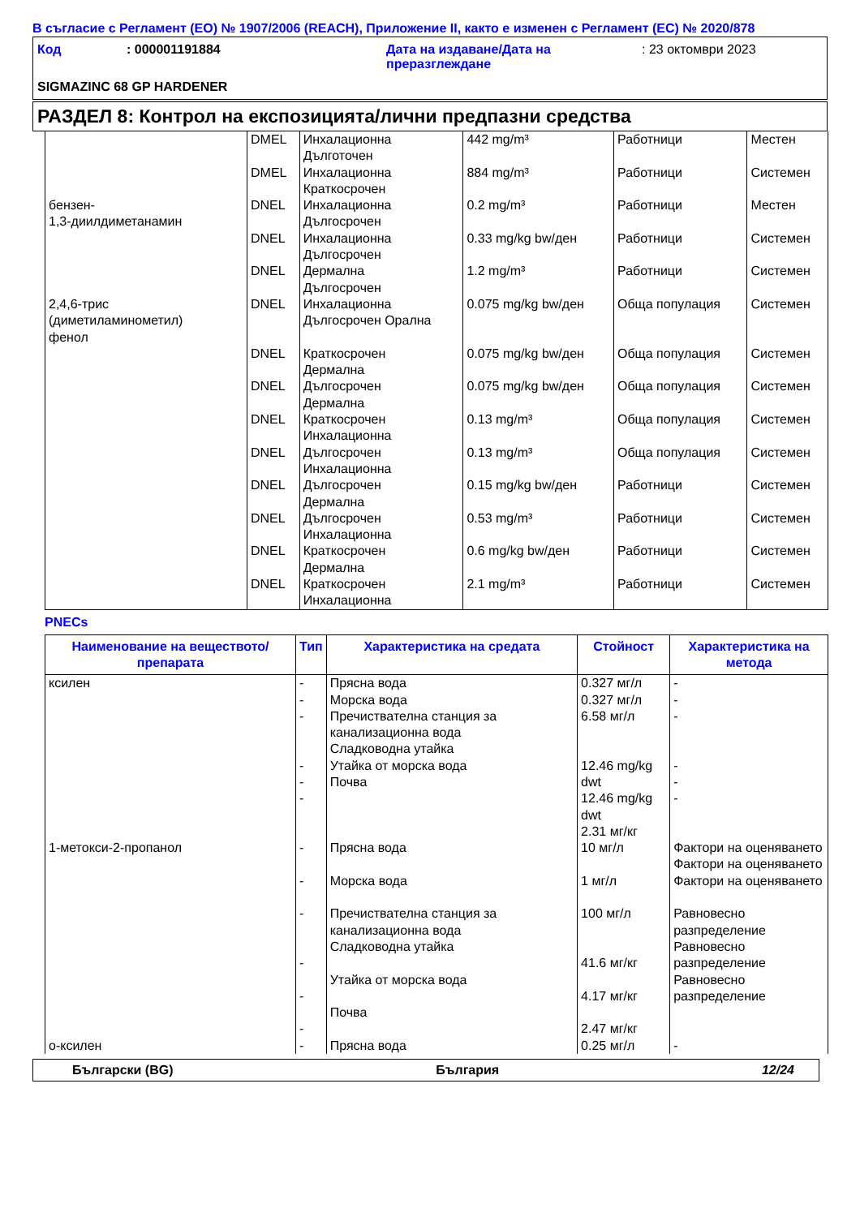В съгласие с Регламент (ЕО) № 1907/2006 (REACH), Приложение II, както е изменен с Регламент (ЕС) № 2020/878
Код
: 000001191884
Дата на издаване/Дата на преразглеждане
: 23 октомври 2023
SIGMAZINC 68 GP HARDENER
РАЗДЕЛ 8: Контрол на експозицията/лични предпазни средства
| | DMEL | Инхалационна Дълготочен | 442 mg/m³ | Работници | Местен |
| | DMEL | Инхалационна Краткосрочен | 884 mg/m³ | Работници | Системен |
| бензен- 1,3-диилдиметанамин | DNEL | Инхалационна Дългосрочен | 0.2 mg/m³ | Работници | Местен |
| | DNEL | Инхалационна Дългосрочен | 0.33 mg/kg bw/ден | Работници | Системен |
| | DNEL | Дермална Дългосрочен | 1.2 mg/m³ | Работници | Системен |
| 2,4,6-трис (диметиламинометил) фенол | DNEL | Инхалационна Дългосрочен Орална | 0.075 mg/kg bw/ден | Обща популация | Системен |
| | DNEL | Краткосрочен Дермална | 0.075 mg/kg bw/ден | Обща популация | Системен |
| | DNEL | Дългосрочен Дермална | 0.075 mg/kg bw/ден | Обща популация | Системен |
| | DNEL | Краткосрочен Инхалационна | 0.13 mg/m³ | Обща популация | Системен |
| | DNEL | Дългосрочен Инхалационна | 0.13 mg/m³ | Обща популация | Системен |
| | DNEL | Дългосрочен Дермална | 0.15 mg/kg bw/ден | Работници | Системен |
| | DNEL | Дългосрочен Инхалационна | 0.53 mg/m³ | Работници | Системен |
| | DNEL | Краткосрочен Дермална | 0.6 mg/kg bw/ден | Работници | Системен |
| | DNEL | Краткосрочен Инхалационна | 2.1 mg/m³ | Работници | Системен |
PNECs
| Наименование на веществото/ препарата | Тип | Характеристика на средата | Стойност | Характеристика на метода |
| --- | --- | --- | --- | --- |
| ксилен | - - - - - - | Прясна вода Морска вода Пречиствателна станция за канализационна вода Сладководна утайка Утайка от морска вода Почва | 0.327 мг/л 0.327 мг/л 6.58 мг/л 12.46 mg/kg dwt 12.46 mg/kg dwt 2.31 мг/кг | - - - - - - |
| 1-метокси-2-пропанол | - - - - - - | Прясна вода Морска вода Пречиствателна станция за канализационна вода Сладководна утайка Утайка от морска вода Почва | 10 мг/л 1 мг/л 100 мг/л 41.6 мг/кг 4.17 мг/кг 2.47 мг/кг | Фактори на оценяването Фактори на оценяването Фактори на оценяването Равновесно разпределение Равновесно разпределение Равновесно разпределение |
| о-ксилен | - | Прясна вода | 0.25 мг/л | - |
Български (BG) България 12/24